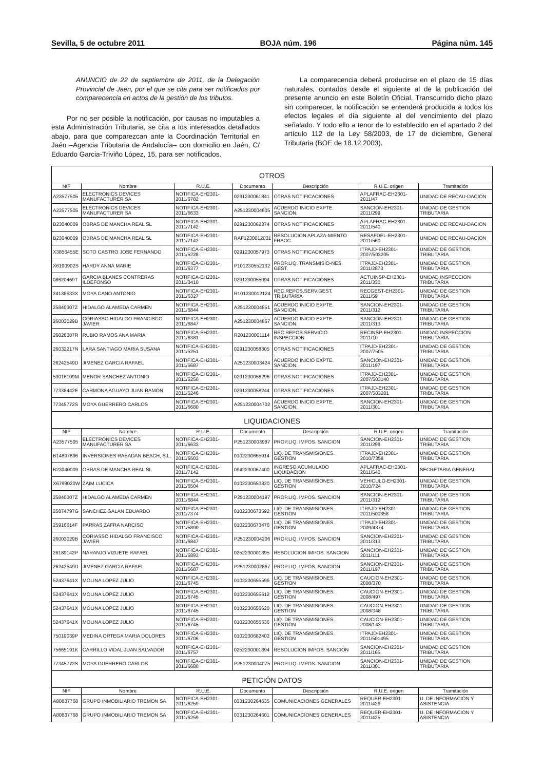Sevilla, 5 de octubre 2011 BOJA núm. 196 Página núm. 145
ANUNCIO de 22 de septiembre de 2011, de la Delegación Provincial de Jaén, por el que se cita para ser notificados por comparecencia en actos de la gestión de los tributos.
Por no ser posible la notificación, por causas no imputables a esta Administración Tributaria, se cita a los interesados detallados abajo, para que comparezcan ante la Coordinación Territorial en Jaén –Agencia Tributaria de Andalucía– con domicilio en Jaén, C/ Eduardo Garcia-Triviño López, 15, para ser notificados.
La comparecencia deberá producirse en el plazo de 15 días naturales, contados desde el siguiente al de la publicación del presente anuncio en este Boletín Oficial. Transcurrido dicho plazo sin comparecer, la notificación se entenderá producida a todos los efectos legales el día siguiente al del vencimiento del plazo señalado. Y todo ello a tenor de lo establecido en el apartado 2 del artículo 112 de la Ley 58/2003, de 17 de diciembre, General Tributaria (BOE de 18.12.2003).
| OTROS | | | | | | |
| NIF | Nombre | R.U.E. | Documento | Descripción | R.U.E. origen | Tramitación |
| A23577505 | ELECTRONICS DEVICES MANUFACTURER SA | NOTIFICA-EH2301-2011/6782 | 0291230061841 | OTRAS NOTIFICACIONES | APLAFRAC-EH2301-2011/47 | UNIDAD DE RECAU-DACION |
| A23577505 | ELECTRONICS DEVICES MANUFACTURER SA | NOTIFICA-EH2301-2011/6633 | A251230004605 | ACUERDO INICIO EXPTE. SANCION. | SANCION-EH2301-2011/299 | UNIDAD DE GESTION TRIBUTARIA |
| B23040009 | OBRAS DE MANCHA REAL SL | NOTIFICA-EH2301-2011/7142 | 0291230062374 | OTRAS NOTIFICACIONES | APLAFRAC-EH2301-2011/540 | UNIDAD DE RECAU-DACION |
| B23040009 | OBRAS DE MANCHA REAL SL | NOTIFICA-EH2301-2011/7142 | RAF1230012031 | RESOLUCION APLAZA-MIENTO FRACC. | RESAFDEL-EH2301-2011/560 | UNIDAD DE RECAU-DACION |
| X3856455E | SOTO CASTRO JOSE FERNANDO | NOTIFICA-EH2301-2011/5228 | 0291230057973 | OTRAS NOTIFICACIONES | ITPAJD-EH2301-2007/503205 | UNIDAD DE GESTION TRIBUTARIA |
| X6190902S | HARDY ANNA MARIE | NOTIFICA-EH2301-2011/6377 | P101230552132 | PROP.LIQ. TRANSMISIO-NES. GEST. | ITPAJD-EH2301-2011/2873 | UNIDAD DE GESTION TRIBUTARIA |
| 08620469T | GARCIA BLANES CONTRERAS ILDEFONSO | NOTIFICA-EH2301-2011/3410 | 0291230055094 | OTRAS NOTIFICACIONES | ACTUINSP-EH2301-2011/330 | UNIDAD INSPECCION TRIBUTARIA |
| 24138533X | MOYA CANO ANTONIO | NOTIFICA-EH2301-2011/6327 | R101230012124 | REC.REPOS.SERV.GEST. TRIBUTARIA | RECGEST-EH2301-2011/59 | UNIDAD DE GESTION TRIBUTARIA |
| 25840307Z | HIDALGO ALAMEDA CARMEN | NOTIFICA-EH2301-2011/6844 | A251230004851 | ACUERDO INICIO EXPTE. SANCION. | SANCION-EH2301-2011/312 | UNIDAD DE GESTION TRIBUTARIA |
| 26003029B | CORIASSO HIDALGO FRANCISCO JAVIER | NOTIFICA-EH2301-2011/6847 | A251230004867 | ACUERDO INICIO EXPTE. SANCION. | SANCION-EH2301-2011/313 | UNIDAD DE GESTION TRIBUTARIA |
| 26026387R | RUBIO RAMOS ANA MARIA | NOTIFICA-EH2301-2011/6381 | R201230001114 | REC.REPOS.SERVICIO. INSPECCION | RECINSP-EH2301-2011/10 | UNIDAD INSPECCION TRIBUTARIA |
| 26032217N | LARA SANTIAGO MARIA SUSANA | NOTIFICA-EH2301-2011/5251 | 0291230058305 | OTRAS NOTIFICACIONES | ITPAJD-EH2301-2007/7505 | UNIDAD DE GESTION TRIBUTARIA |
| 26242549D | JIMENEZ GARCIA RAFAEL | NOTIFICA-EH2301-2011/5687 | A251230003424 | ACUERDO INICIO EXPTE. SANCION. | SANCION-EH2301-2011/197 | UNIDAD DE GESTION TRIBUTARIA |
| 53016109M | MENOR SANCHEZ ANTONIO | NOTIFICA-EH2301-2011/5250 | 0291230058296 | OTRAS NOTIFICACIONES | ITPAJD-EH2301-2007/503140 | UNIDAD DE GESTION TRIBUTARIA |
| 77338442E | CARMONA AGUAYO JUAN RAMON | NOTIFICA-EH2301-2011/5246 | 0291230058244 | OTRAS NOTIFICACIONES | ITPAJD-EH2301-2007/503201 | UNIDAD DE GESTION TRIBUTARIA |
| 77345772S | MOYA GUERRERO CARLOS | NOTIFICA-EH2301-2011/6680 | A251230004702 | ACUERDO INICIO EXPTE. SANCION. | SANCION-EH2301-2011/301 | UNIDAD DE GESTION TRIBUTARIA |
| LIQUIDACIONES | | | | | | |
| NIF | Nombre | R.U.E. | Documento | Descripción | R.U.E. origen | Tramitación |
| A23577505 | ELECTRONICS DEVICES MANUFACTURER SA | NOTIFICA-EH2301-2011/6633 | P251230003987 | PROP.LIQ. IMPOS. SANCION | SANCION-EH2301-2011/299 | UNIDAD DE GESTION TRIBUTARIA |
| B14897896 | INVERSIONES RABADAN BEACH, S.L. | NOTIFICA-EH2301-2011/6503 | 0102230665914 | LIQ. DE TRANSMISIONES. GESTION | ITPAJD-EH2301-2010/7358 | UNIDAD DE GESTION TRIBUTARIA |
| B23040009 | OBRAS DE MANCHA REAL SL | NOTIFICA-EH2301-2011/7142 | 0942230067400 | INGRESO ACUMULADO LIQUIDACION | APLAFRAC-EH2301-2011/540 | SECRETARIA GENERAL |
| X6798020W | ZAIM LUCICA | NOTIFICA-EH2301-2011/6504 | 0102230653820 | LIQ. DE TRANSMISIONES. GESTION | VEHICULO-EH2301-2010/724 | UNIDAD DE GESTION TRIBUTARIA |
| 25840307Z | HIDALGO ALAMEDA CARMEN | NOTIFICA-EH2301-2011/6844 | P251230004197 | PROP.LIQ. IMPOS. SANCION | SANCION-EH2301-2011/312 | UNIDAD DE GESTION TRIBUTARIA |
| 25874797G | SANCHEZ GALAN EDUARDO | NOTIFICA-EH2301-2011/7374 | 0102230673592 | LIQ. DE TRANSMISIONES. GESTION | ITPAJD-EH2301-2011/500358 | UNIDAD DE GESTION TRIBUTARIA |
| 25916614F | PARRAS ZAFRA NARCISO | NOTIFICA-EH2301-2011/5890 | 0102230673476 | LIQ. DE TRANSMISIONES. GESTION | ITPAJD-EH2301-2009/4374 | UNIDAD DE GESTION TRIBUTARIA |
| 26003029B | CORIASSO HIDALGO FRANCISCO JAVIER | NOTIFICA-EH2301-2011/6847 | P251230004206 | PROP.LIQ. IMPOS. SANCION | SANCION-EH2301-2011/313 | UNIDAD DE GESTION TRIBUTARIA |
| 26189142P | NARANJO VIZUETE RAFAEL | NOTIFICA-EH2301-2011/5893 | 0252230001395 | RESOLUCION IMPOS. SANCION | SANCION-EH2301-2011/111 | UNIDAD DE GESTION TRIBUTARIA |
| 26242549D | JIMENEZ GARCIA RAFAEL | NOTIFICA-EH2301-2011/5687 | P251230002867 | PROP.LIQ. IMPOS. SANCION | SANCION-EH2301-2011/197 | UNIDAD DE GESTION TRIBUTARIA |
| 52437641X | MOLINA LOPEZ JULIO | NOTIFICA-EH2301-2011/6745 | 0102230655596 | LIQ. DE TRANSMISIONES. GESTION | CAUCION-EH2301-2008/370 | UNIDAD DE GESTION TRIBUTARIA |
| 52437641X | MOLINA LOPEZ JULIO | NOTIFICA-EH2301-2011/6745 | 0102230655612 | LIQ. DE TRANSMISIONES. GESTION | CAUCION-EH2301-2008/497 | UNIDAD DE GESTION TRIBUTARIA |
| 52437641X | MOLINA LOPEZ JULIO | NOTIFICA-EH2301-2011/6745 | 0102230655620 | LIQ. DE TRANSMISIONES. GESTION | CAUCION-EH2301-2008/348 | UNIDAD DE GESTION TRIBUTARIA |
| 52437641X | MOLINA LOPEZ JULIO | NOTIFICA-EH2301-2011/6745 | 0102230655636 | LIQ. DE TRANSMISIONES. GESTION | CAUCION-EH2301-2008/143 | UNIDAD DE GESTION TRIBUTARIA |
| 75019039P | MEDINA ORTEGA MARIA DOLORES | NOTIFICA-EH2301-2011/6706 | 0102230682402 | LIQ. DE TRANSMISIONES. GESTION | ITPAJD-EH2301-2011/501495 | UNIDAD DE GESTION TRIBUTARIA |
| 75665191K | CARRILLO VIDAL JUAN SALVADOR | NOTIFICA-EH2301-2011/6757 | 0252230001894 | RESOLUCION IMPOS. SANCION | SANCION-EH2301-2011/165 | UNIDAD DE GESTION TRIBUTARIA |
| 77345772S | MOYA GUERRERO CARLOS | NOTIFICA-EH2301-2011/6680 | P251230004075 | PROP.LIQ. IMPOS. SANCION | SANCION-EH2301-2011/301 | UNIDAD DE GESTION TRIBUTARIA |
| PETICIÓN DATOS | | | | | | |
| NIF | Nombre | R.U.E. | Documento | Descripción | R.U.E. origen | Tramitación |
| A80837768 | GRUPO INMOBILIARIO TREMON SA | NOTIFICA-EH2301-2011/6259 | 0331230264635 | COMUNICACIONES GENERALES | REQUER-EH2301-2011/426 | U. DE INFORMACION Y ASISTENCIA |
| A80837768 | GRUPO INMOBILIARIO TREMON SA | NOTIFICA-EH2301-2011/6259 | 0331230264601 | COMUNICACIONES GENERALES | REQUER-EH2301-2011/425 | U. DE INFORMACION Y ASISTENCIA |